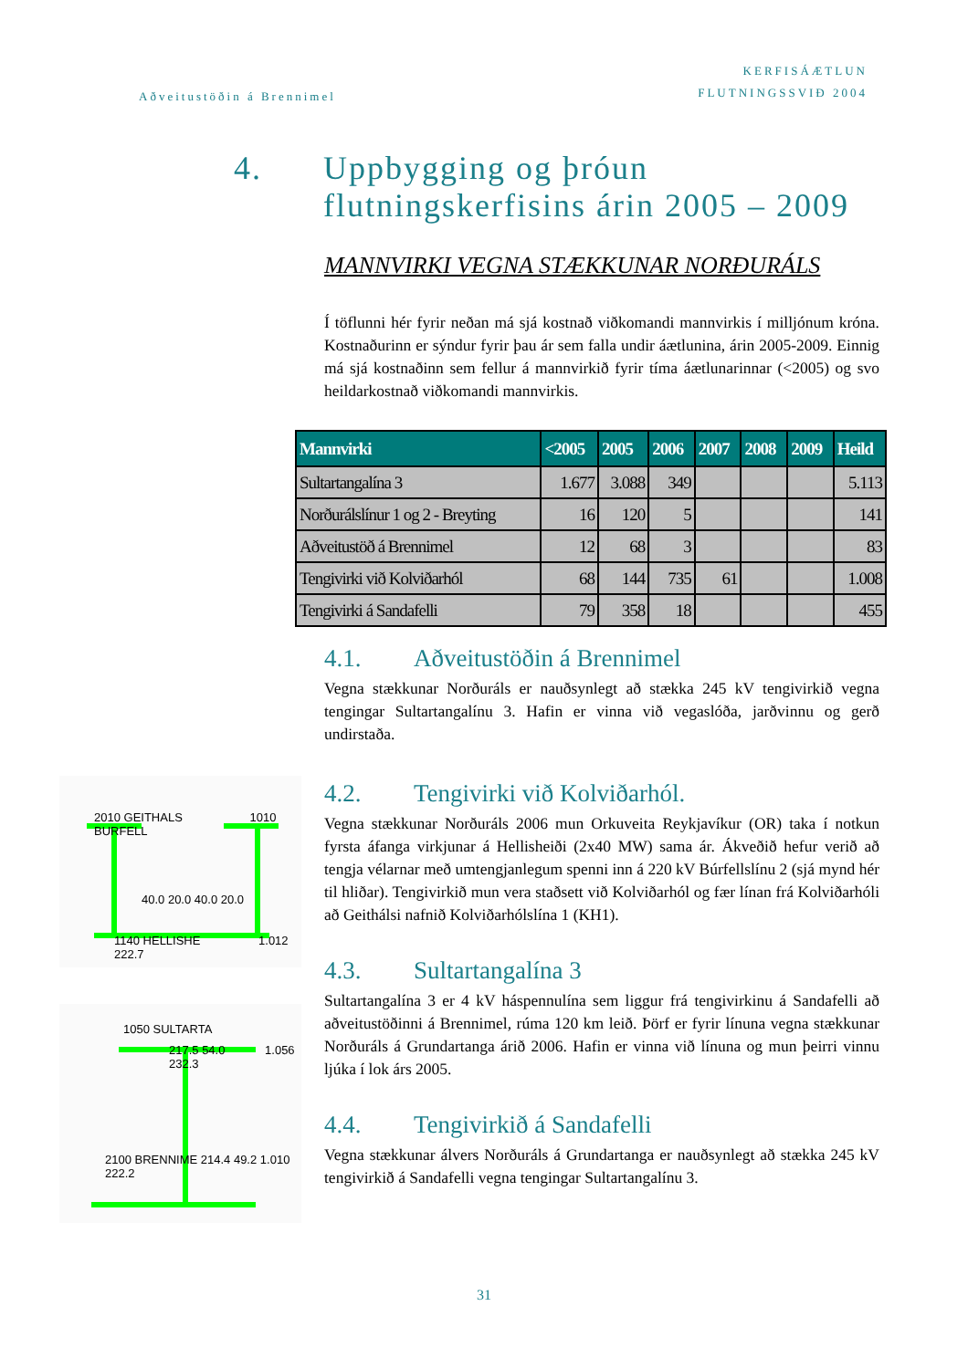Aðveitustöðin á Brennimel
KERFISÁÆTLUN
FLUTNINGSSVIÐ 2004
4. Uppbygging og þróun
flutningskerfisins árin 2005 – 2009
MANNVIRKI VEGNA STÆKKUNAR NORÐURÁLS
Í töflunni hér fyrir neðan má sjá kostnað viðkomandi mannvirkis í milljónum króna. Kostnaðurinn er sýndur fyrir þau ár sem falla undir áætlunina, árin 2005-2009. Einnig má sjá kostnaðinn sem fellur á mannvirkið fyrir tíma áætlunarinnar (<2005) og svo heildarkostnað viðkomandi mannvirkis.
| Mannvirki | <2005 | 2005 | 2006 | 2007 | 2008 | 2009 | Heild |
| --- | --- | --- | --- | --- | --- | --- | --- |
| Sultartangalína 3 | 1.677 | 3.088 | 349 | | | | 5.113 |
| Norðurálslínur 1 og 2 - Breyting | 16 | 120 | 5 | | | | 141 |
| Aðveitustöð á Brennimel | 12 | 68 | 3 | | | | 83 |
| Tengivirki við Kolviðarhól | 68 | 144 | 735 | 61 | | | 1.008 |
| Tengivirki á Sandafelli | 79 | 358 | 18 | | | | 455 |
4.1. Aðveitustöðin á Brennimel
Vegna stækkunar Norðuráls er nauðsynlegt að stækka 245 kV tengivirkið vegna tengingar Sultartangalínu 3. Hafin er vinna við vegaslóða, jarðvinnu og gerð undirstaða.
4.2. Tengivirki við Kolviðarhól.
Vegna stækkunar Norðuráls 2006 mun Orkuveita Reykjavíkur (OR) taka í notkun fyrsta áfanga virkjunar á Hellisheiði (2x40 MW) sama ár. Ákveðið hefur verið að tengja vélarnar með umtengjanlegum spenni inn á 220 kV Búrfellslínu 2 (sjá mynd hér til hliðar). Tengivirkið mun vera staðsett við Kolviðarhól og fær línan frá Kolviðarhóli að Geithálsi nafnið Kolviðarhólslína 1 (KH1).
4.3. Sultartangalína 3
Sultartangalína 3 er 4 kV háspennulína sem liggur frá tengivirkinu á Sandafelli að aðveitustöðinni á Brennimel, rúma 120 km leið. Þörf er fyrir línuna vegna stækkunar Norðuráls á Grundartanga árið 2006. Hafin er vinna við línuna og mun þeirri vinnu ljúka í lok árs 2005.
4.4. Tengivirkið á Sandafelli
Vegna stækkunar álvers Norðuráls á Grundartanga er nauðsynlegt að stækka 245 kV tengivirkið á Sandafelli vegna tengingar Sultartangalínu 3.
2010 GEITHALS 1010 BURFELL
40.0 20.0 40.0 20.0
1140 HELLISHE 1.012 222.7
1050 SULTARTA
217.5 54.0 1.056 232.3
2100 BRENNIME 214.4 49.2 1.010 222.2
31